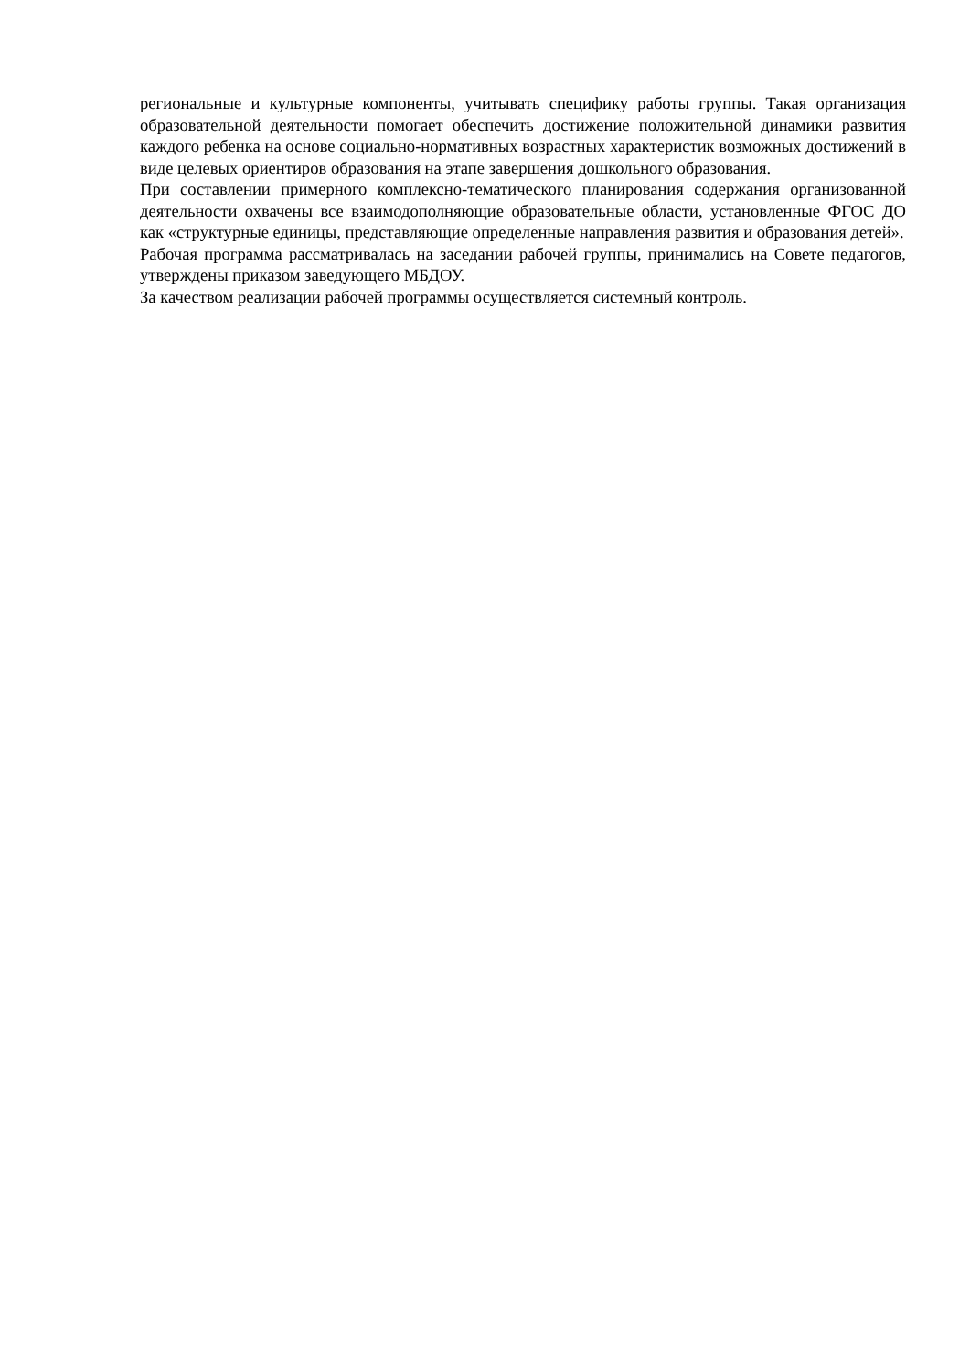региональные и культурные компоненты, учитывать специфику работы группы. Такая организация образовательной деятельности помогает обеспечить достижение положительной динамики развития каждого ребенка на основе социально-нормативных возрастных характеристик возможных достижений в виде целевых ориентиров образования на этапе завершения дошкольного образования.
При составлении примерного комплексно-тематического планирования содержания организованной деятельности охвачены все взаимодополняющие образовательные области, установленные ФГОС ДО как «структурные единицы, представляющие определенные направления развития и образования детей».
Рабочая программа рассматривалась на заседании рабочей группы, принимались на Совете педагогов, утверждены приказом заведующего МБДОУ.
За качеством реализации рабочей программы осуществляется системный контроль.